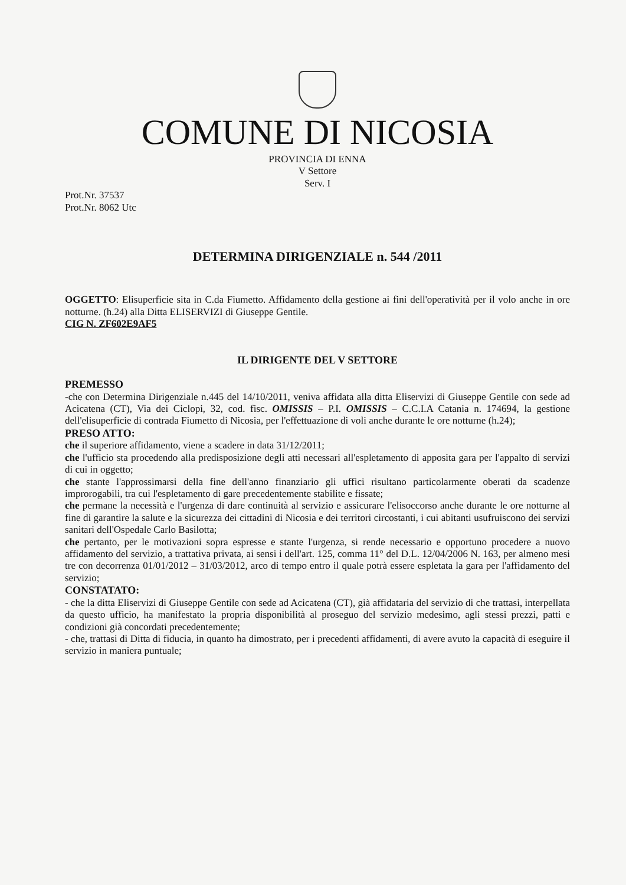COMUNE DI NICOSIA
PROVINCIA DI ENNA
V Settore
Serv. I
Prot.Nr. 37537
Prot.Nr. 8062 Utc
DETERMINA DIRIGENZIALE n. 544 /2011
OGGETTO: Elisuperficie sita in C.da Fiumetto. Affidamento della gestione ai fini dell'operatività per il volo anche in ore notturne. (h.24) alla Ditta ELISERVIZI di Giuseppe Gentile.
CIG N. ZF602E9AF5
IL DIRIGENTE DEL V SETTORE
PREMESSO
-che con Determina Dirigenziale n.445 del 14/10/2011, veniva affidata alla ditta Eliservizi di Giuseppe Gentile con sede ad Acicatena (CT), Via dei Ciclopi, 32, cod. fisc. OMISSIS – P.I. OMISSIS – C.C.I.A Catania n. 174694, la gestione dell'elisuperficie di contrada Fiumetto di Nicosia, per l'effettuazione di voli anche durante le ore notturne (h.24);
PRESO ATTO:
che il superiore affidamento, viene a scadere in data 31/12/2011;
che l'ufficio sta procedendo alla predisposizione degli atti necessari all'espletamento di apposita gara per l'appalto di servizi di cui in oggetto;
che stante l'approssimarsi della fine dell'anno finanziario gli uffici risultano particolarmente oberati da scadenze improrogabili, tra cui l'espletamento di gare precedentemente stabilite e fissate;
che permane la necessità e l'urgenza di dare continuità al servizio e assicurare l'elisoccorso anche durante le ore notturne al fine di garantire la salute e la sicurezza dei cittadini di Nicosia e dei territori circostanti, i cui abitanti usufruiscono dei servizi sanitari dell'Ospedale Carlo Basilotta;
che pertanto, per le motivazioni sopra espresse e stante l'urgenza, si rende necessario e opportuno procedere a nuovo affidamento del servizio, a trattativa privata, ai sensi i dell'art. 125, comma 11° del D.L. 12/04/2006 N. 163, per almeno mesi tre con decorrenza 01/01/2012 – 31/03/2012, arco di tempo entro il quale potrà essere espletata la gara per l'affidamento del servizio;
CONSTATATO:
- che la ditta Eliservizi di Giuseppe Gentile con sede ad Acicatena (CT), già affidataria del servizio di che trattasi, interpellata da questo ufficio, ha manifestato la propria disponibilità al proseguo del servizio medesimo, agli stessi prezzi, patti e condizioni già concordati precedentemente;
- che, trattasi di Ditta di fiducia, in quanto ha dimostrato, per i precedenti affidamenti, di avere avuto la capacità di eseguire il servizio in maniera puntuale;